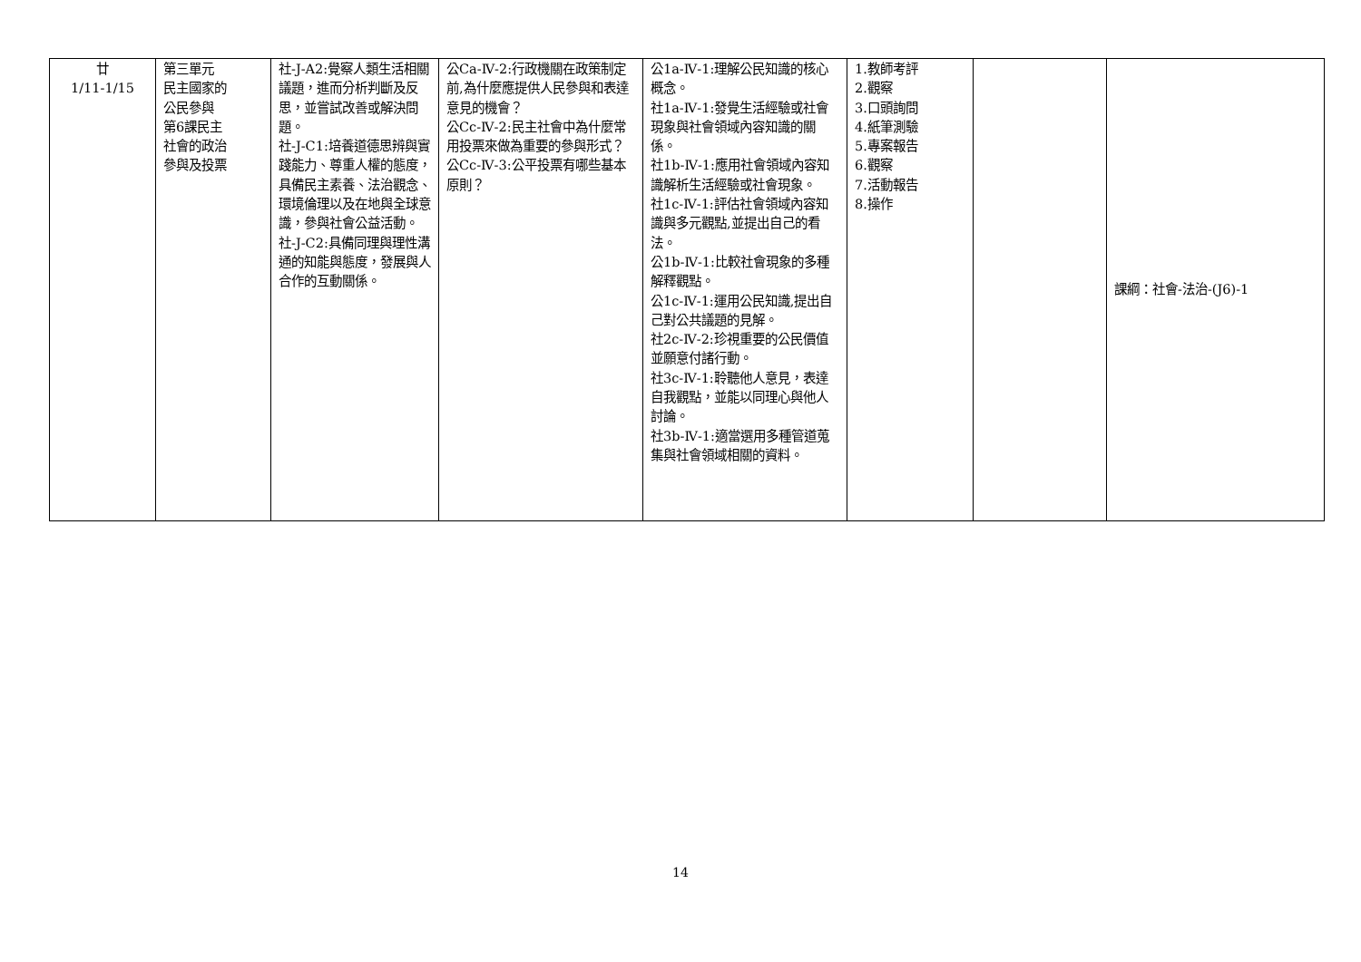| 廿 1/11-1/15 | 第三單元 民主國家的 公民參與 第6課民主 社會的政治 參與及投票 | 社-J-A2:覺察人類生活相關議題，進而分析判斷及反思，並嘗試改善或解決問題。 社-J-C1:培養道德思辨與實踐能力、尊重人權的態度，具備民主素養、法治觀念、環境倫理以及在地與全球意識，參與社會公益活動。 社-J-C2:具備同理與理性溝通的知能與態度，發展與人合作的互動關係。 | 公Ca-Ⅳ-2:行政機關在政策制定前,為什麼應提供人民參與和表達意見的機會？ 公Cc-Ⅳ-2:民主社會中為什麼常用投票來做為重要的參與形式？ 公Cc-Ⅳ-3:公平投票有哪些基本原則？ | 公1a-Ⅳ-1:理解公民知識的核心概念。 社1a-Ⅳ-1:發覺生活經驗或社會現象與社會領域內容知識的關係。 社1b-Ⅳ-1:應用社會領域內容知識解析生活經驗或社會現象。 社1c-Ⅳ-1:評估社會領域內容知識與多元觀點,並提出自己的看法。 公1b-Ⅳ-1:比較社會現象的多種解釋觀點。 公1c-Ⅳ-1:運用公民知識,提出自己對公共議題的見解。 社2c-Ⅳ-2:珍視重要的公民價值並願意付諸行動。 社3c-Ⅳ-1:聆聽他人意見，表達自我觀點，並能以同理心與他人討論。 社3b-Ⅳ-1:適當選用多種管道蒐集與社會領域相關的資料。 | 1.教師考評 2.觀察 3.口頭詢問 4.紙筆測驗 5.專案報告 6.觀察 7.活動報告 8.操作 | | 課綱：社會-法治-(J6)-1 |
14